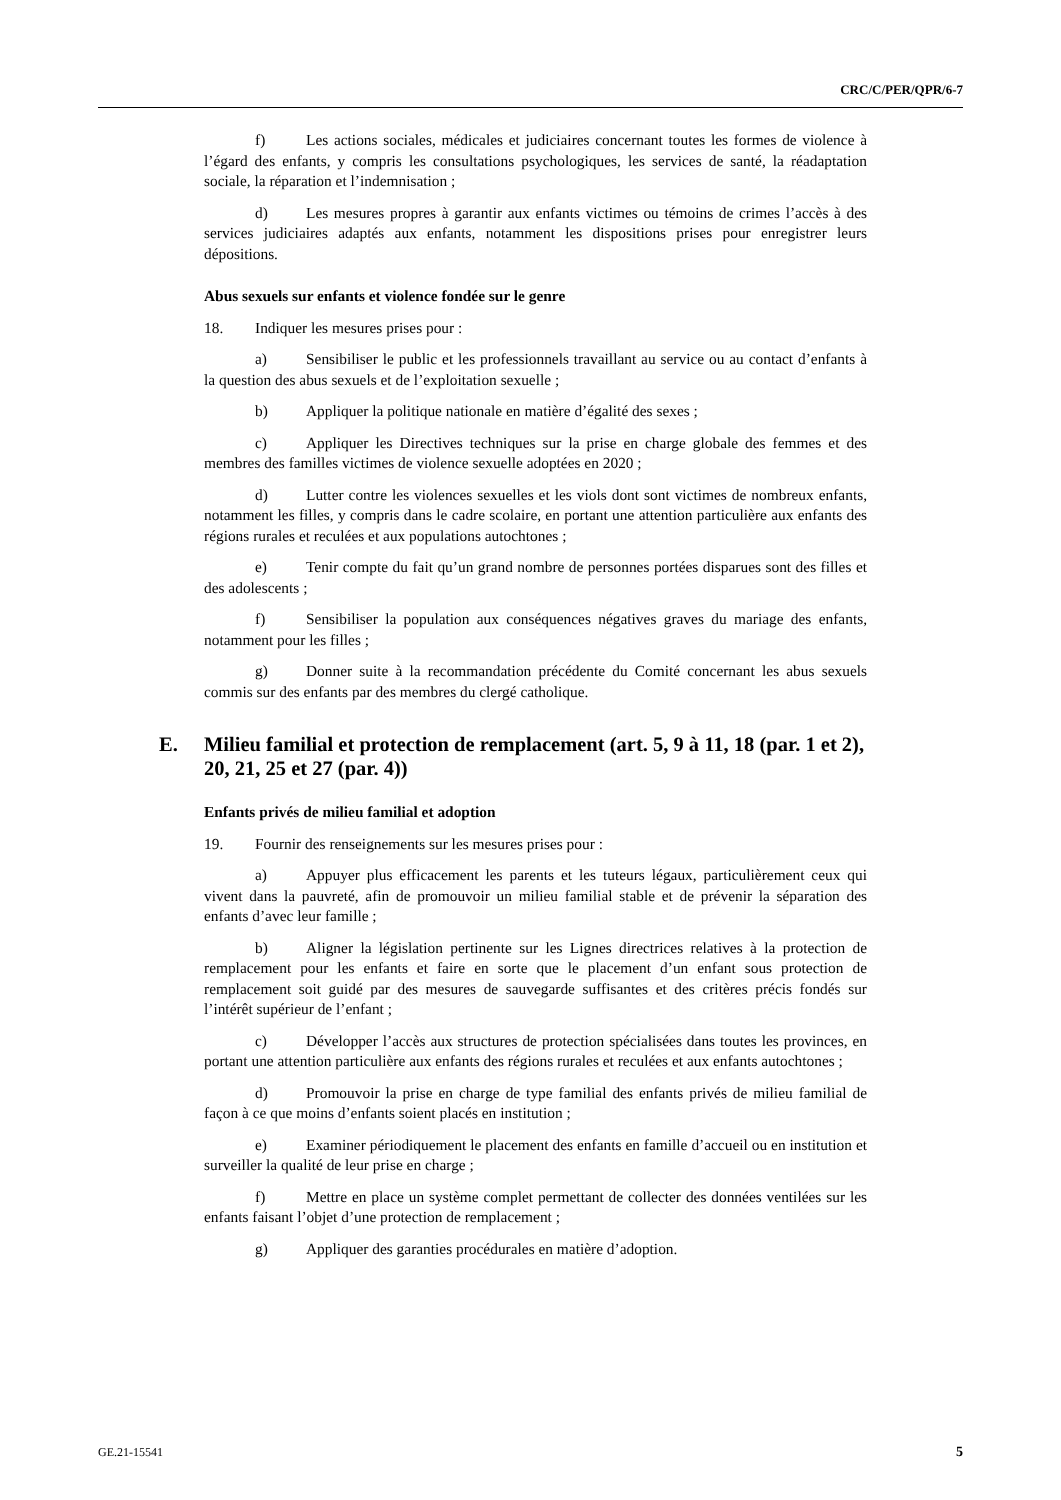CRC/C/PER/QPR/6-7
f) Les actions sociales, médicales et judiciaires concernant toutes les formes de violence à l’égard des enfants, y compris les consultations psychologiques, les services de santé, la réadaptation sociale, la réparation et l’indemnisation ;
d) Les mesures propres à garantir aux enfants victimes ou témoins de crimes l’accès à des services judiciaires adaptés aux enfants, notamment les dispositions prises pour enregistrer leurs dépositions.
Abus sexuels sur enfants et violence fondée sur le genre
18. Indiquer les mesures prises pour :
a) Sensibiliser le public et les professionnels travaillant au service ou au contact d’enfants à la question des abus sexuels et de l’exploitation sexuelle ;
b) Appliquer la politique nationale en matière d’égalité des sexes ;
c) Appliquer les Directives techniques sur la prise en charge globale des femmes et des membres des familles victimes de violence sexuelle adoptées en 2020 ;
d) Lutter contre les violences sexuelles et les viols dont sont victimes de nombreux enfants, notamment les filles, y compris dans le cadre scolaire, en portant une attention particulière aux enfants des régions rurales et reculées et aux populations autochtones ;
e) Tenir compte du fait qu’un grand nombre de personnes portées disparues sont des filles et des adolescents ;
f) Sensibiliser la population aux conséquences négatives graves du mariage des enfants, notamment pour les filles ;
g) Donner suite à la recommandation précédente du Comité concernant les abus sexuels commis sur des enfants par des membres du clergé catholique.
E. Milieu familial et protection de remplacement (art. 5, 9 à 11, 18 (par. 1 et 2), 20, 21, 25 et 27 (par. 4))
Enfants privés de milieu familial et adoption
19. Fournir des renseignements sur les mesures prises pour :
a) Appuyer plus efficacement les parents et les tuteurs légaux, particulièrement ceux qui vivent dans la pauvreté, afin de promouvoir un milieu familial stable et de prévenir la séparation des enfants d’avec leur famille ;
b) Aligner la législation pertinente sur les Lignes directrices relatives à la protection de remplacement pour les enfants et faire en sorte que le placement d’un enfant sous protection de remplacement soit guidé par des mesures de sauvegarde suffisantes et des critères précis fondés sur l’intérêt supérieur de l’enfant ;
c) Développer l’accès aux structures de protection spécialisées dans toutes les provinces, en portant une attention particulière aux enfants des régions rurales et reculées et aux enfants autochtones ;
d) Promouvoir la prise en charge de type familial des enfants privés de milieu familial de façon à ce que moins d’enfants soient placés en institution ;
e) Examiner périodiquement le placement des enfants en famille d’accueil ou en institution et surveiller la qualité de leur prise en charge ;
f) Mettre en place un système complet permettant de collecter des données ventilées sur les enfants faisant l’objet d’une protection de remplacement ;
g) Appliquer des garanties procédurales en matière d’adoption.
GE.21-15541 5